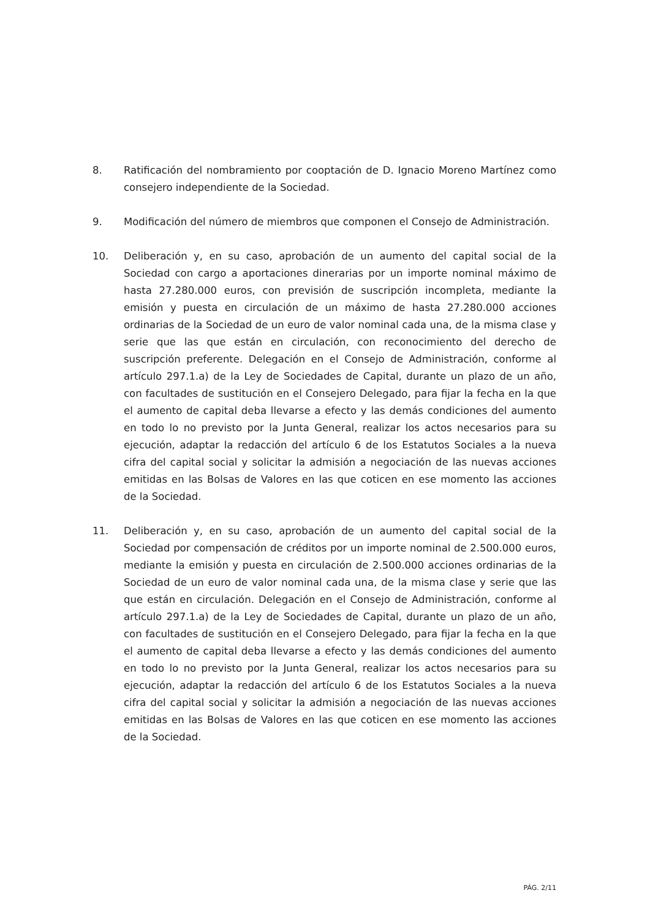8. Ratificación del nombramiento por cooptación de D. Ignacio Moreno Martínez como consejero independiente de la Sociedad.
9. Modificación del número de miembros que componen el Consejo de Administración.
10. Deliberación y, en su caso, aprobación de un aumento del capital social de la Sociedad con cargo a aportaciones dinerarias por un importe nominal máximo de hasta 27.280.000 euros, con previsión de suscripción incompleta, mediante la emisión y puesta en circulación de un máximo de hasta 27.280.000 acciones ordinarias de la Sociedad de un euro de valor nominal cada una, de la misma clase y serie que las que están en circulación, con reconocimiento del derecho de suscripción preferente. Delegación en el Consejo de Administración, conforme al artículo 297.1.a) de la Ley de Sociedades de Capital, durante un plazo de un año, con facultades de sustitución en el Consejero Delegado, para fijar la fecha en la que el aumento de capital deba llevarse a efecto y las demás condiciones del aumento en todo lo no previsto por la Junta General, realizar los actos necesarios para su ejecución, adaptar la redacción del artículo 6 de los Estatutos Sociales a la nueva cifra del capital social y solicitar la admisión a negociación de las nuevas acciones emitidas en las Bolsas de Valores en las que coticen en ese momento las acciones de la Sociedad.
11. Deliberación y, en su caso, aprobación de un aumento del capital social de la Sociedad por compensación de créditos por un importe nominal de 2.500.000 euros, mediante la emisión y puesta en circulación de 2.500.000 acciones ordinarias de la Sociedad de un euro de valor nominal cada una, de la misma clase y serie que las que están en circulación. Delegación en el Consejo de Administración, conforme al artículo 297.1.a) de la Ley de Sociedades de Capital, durante un plazo de un año, con facultades de sustitución en el Consejero Delegado, para fijar la fecha en la que el aumento de capital deba llevarse a efecto y las demás condiciones del aumento en todo lo no previsto por la Junta General, realizar los actos necesarios para su ejecución, adaptar la redacción del artículo 6 de los Estatutos Sociales a la nueva cifra del capital social y solicitar la admisión a negociación de las nuevas acciones emitidas en las Bolsas de Valores en las que coticen en ese momento las acciones de la Sociedad.
PÁG. 2/11